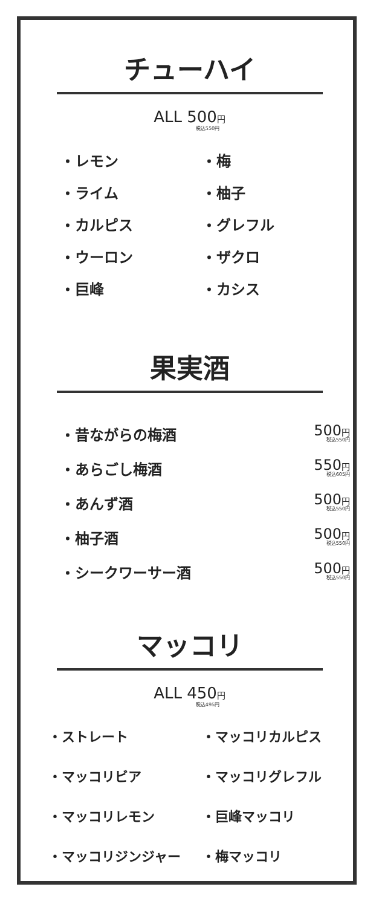チューハイ
ALL 500円
税込550円
・レモン
・梅
・ライム
・柚子
・カルピス
・グレフル
・ウーロン
・ザクロ
・巨峰
・カシス
果実酒
・昔ながらの梅酒
500円
税込550円
・あらごし梅酒
550円
税込605円
・あんず酒
500円
税込550円
・柚子酒
500円
税込550円
・シークワーサー酒
500円
税込550円
マッコリ
ALL 450円
税込495円
・ストレート
・マッコリカルピス
・マッコリビア
・マッコリグレフル
・マッコリレモン
・巨峰マッコリ
・マッコリジンジャー
・梅マッコリ